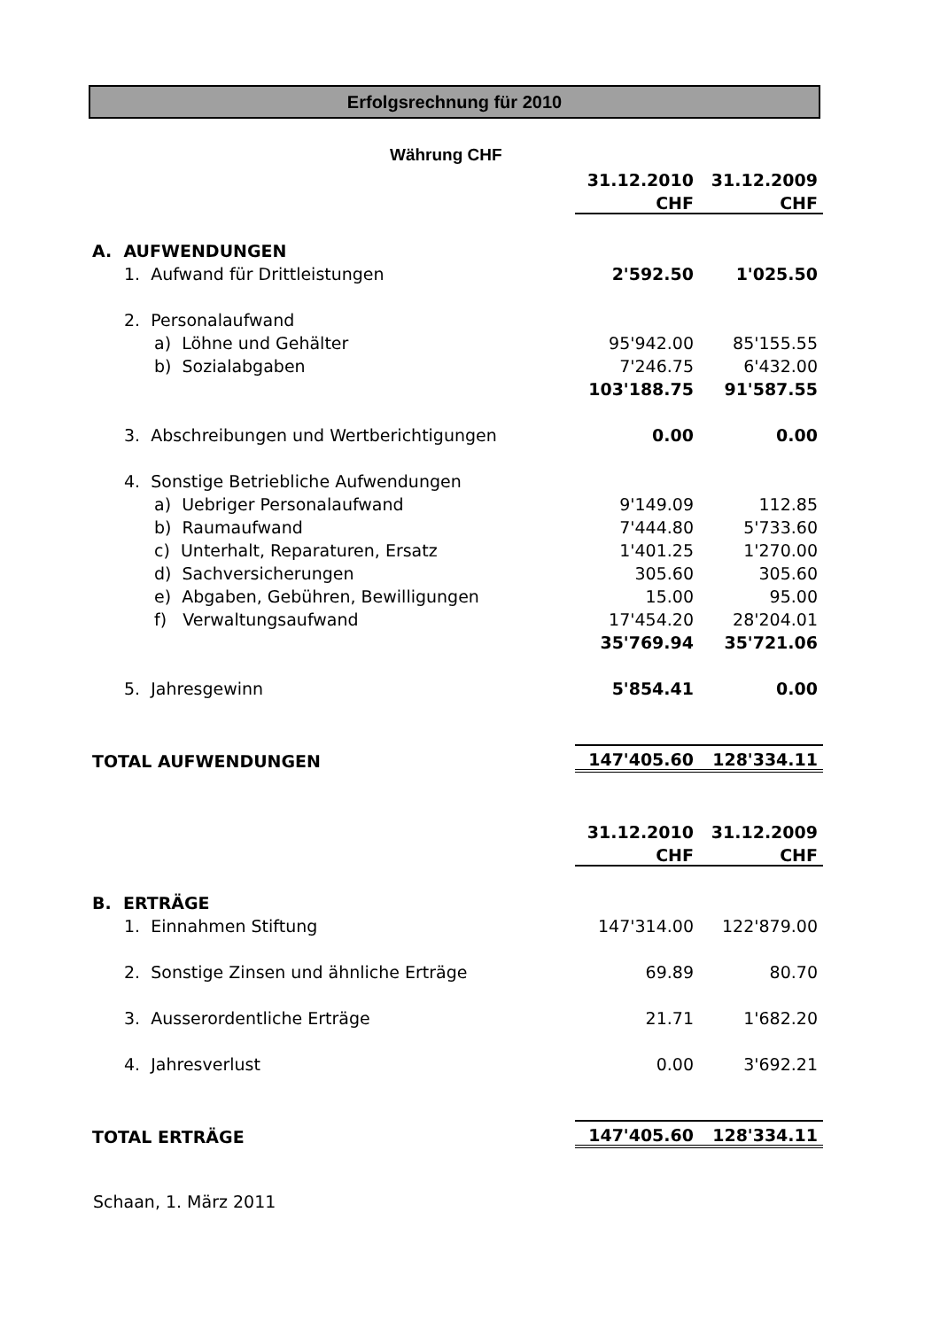Erfolgsrechnung für 2010
Währung CHF
| | 31.12.2010 | 31.12.2009 |
| | CHF | CHF |
| A. AUFWENDUNGEN | | |
| 1. Aufwand für Drittleistungen | 2'592.50 | 1'025.50 |
| 2. Personalaufwand | | |
| a) Löhne und Gehälter | 95'942.00 | 85'155.55 |
| b) Sozialabgaben | 7'246.75 | 6'432.00 |
| | 103'188.75 | 91'587.55 |
| 3. Abschreibungen und Wertberichtigungen | 0.00 | 0.00 |
| 4. Sonstige Betriebliche Aufwendungen | | |
| a) Uebriger Personalaufwand | 9'149.09 | 112.85 |
| b) Raumaufwand | 7'444.80 | 5'733.60 |
| c) Unterhalt, Reparaturen, Ersatz | 1'401.25 | 1'270.00 |
| d) Sachversicherungen | 305.60 | 305.60 |
| e) Abgaben, Gebühren, Bewilligungen | 15.00 | 95.00 |
| f) Verwaltungsaufwand | 17'454.20 | 28'204.01 |
| | 35'769.94 | 35'721.06 |
| 5. Jahresgewinn | 5'854.41 | 0.00 |
| TOTAL AUFWENDUNGEN | 147'405.60 | 128'334.11 |
| | 31.12.2010 | 31.12.2009 |
| | CHF | CHF |
| B. ERTRÄGE | | |
| 1. Einnahmen Stiftung | 147'314.00 | 122'879.00 |
| 2. Sonstige Zinsen und ähnliche Erträge | 69.89 | 80.70 |
| 3. Ausserordentliche Erträge | 21.71 | 1'682.20 |
| 4. Jahresverlust | 0.00 | 3'692.21 |
| TOTAL ERTRÄGE | 147'405.60 | 128'334.11 |
Schaan, 1. März 2011